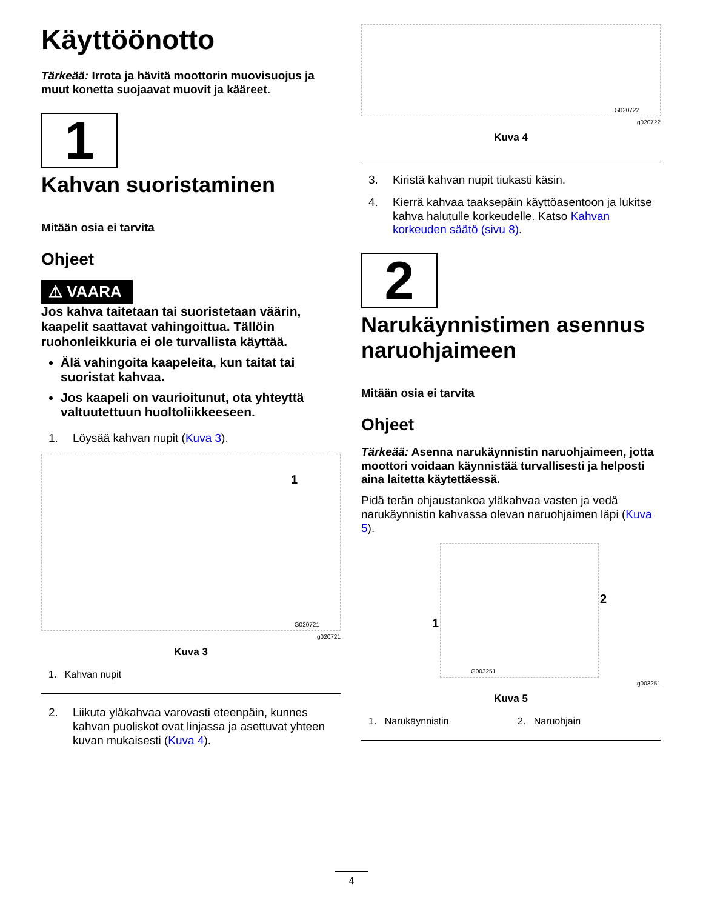Käyttöönotto
Tärkeää: Irrota ja hävitä moottorin muovisuojus ja muut konetta suojaavat muovit ja kääreet.
1
Kahvan suoristaminen
Mitään osia ei tarvita
Ohjeet
⚠ VAARA
Jos kahva taitetaan tai suoristetaan väärin, kaapelit saattavat vahingoittua. Tällöin ruohonleikkuria ei ole turvallista käyttää.
Älä vahingoita kaapeleita, kun taitat tai suoristat kahvaa.
Jos kaapeli on vaurioitunut, ota yhteyttä valtuutettuun huoltoliikkeeseen.
1. Löysää kahvan nupit (Kuva 3).
1
G020721
g020721
Kuva 3
1. Kahvan nupit
2. Liikuta yläkahvaa varovasti eteenpäin, kunnes kahvan puoliskot ovat linjassa ja asettuvat yhteen kuvan mukaisesti (Kuva 4).
G020722
g020722
Kuva 4
3. Kiristä kahvan nupit tiukasti käsin.
4. Kierrä kahvaa taaksepäin käyttöasentoon ja lukitse kahva halutulle korkeudelle. Katso Kahvan korkeuden säätö (sivu 8).
2
Narukäynnistimen asennus naruohjaimeen
Mitään osia ei tarvita
Ohjeet
Tärkeää: Asenna narukäynnistin naruohjaimeen, jotta moottori voidaan käynnistää turvallisesti ja helposti aina laitetta käytettäessä.
Pidä terän ohjaustankoa yläkahvaa vasten ja vedä narukäynnistin kahvassa olevan naruohjaimen läpi (Kuva 5).
2
1
G003251
g003251
Kuva 5
1. Narukäynnistin 2. Naruohjain
4